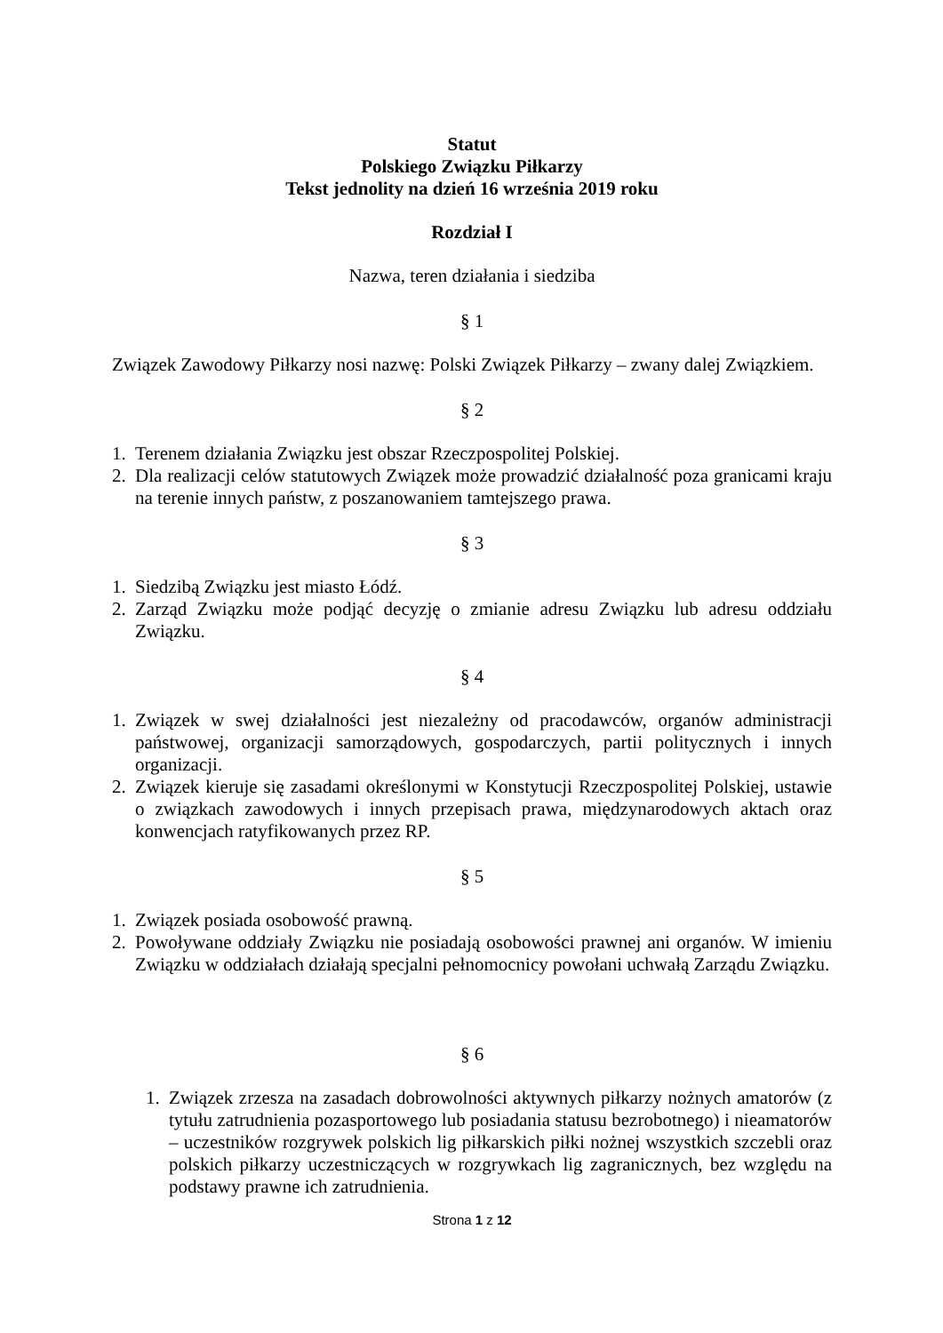Statut
Polskiego Związku Piłkarzy
Tekst jednolity na dzień 16 września 2019 roku
Rozdział I
Nazwa, teren działania i siedziba
§ 1
Związek Zawodowy Piłkarzy nosi nazwę: Polski Związek Piłkarzy – zwany dalej Związkiem.
§ 2
1. Terenem działania Związku jest obszar Rzeczpospolitej Polskiej.
2. Dla realizacji celów statutowych Związek może prowadzić działalność poza granicami kraju na terenie innych państw, z poszanowaniem tamtejszego prawa.
§ 3
1. Siedzibą Związku jest miasto Łódź.
2. Zarząd Związku może podjąć decyzję o zmianie adresu Związku lub adresu oddziału Związku.
§ 4
1. Związek w swej działalności jest niezależny od pracodawców, organów administracji państwowej, organizacji samorządowych, gospodarczych, partii politycznych i innych organizacji.
2. Związek kieruje się zasadami określonymi w Konstytucji Rzeczpospolitej Polskiej, ustawie o związkach zawodowych i innych przepisach prawa, międzynarodowych aktach oraz konwencjach ratyfikowanych przez RP.
§ 5
1. Związek posiada osobowość prawną.
2. Powoływane oddziały Związku nie posiadają osobowości prawnej ani organów. W imieniu Związku w oddziałach działają specjalni pełnomocnicy powołani uchwałą Zarządu Związku.
§ 6
1. Związek zrzesza na zasadach dobrowolności aktywnych piłkarzy nożnych amatorów (z tytułu zatrudnienia pozasportowego lub posiadania statusu bezrobotnego) i nieamatorów – uczestników rozgrywek polskich lig piłkarskich piłki nożnej wszystkich szczebli oraz polskich piłkarzy uczestniczących w rozgrywkach lig zagranicznych, bez względu na podstawy prawne ich zatrudnienia.
Strona 1 z 12